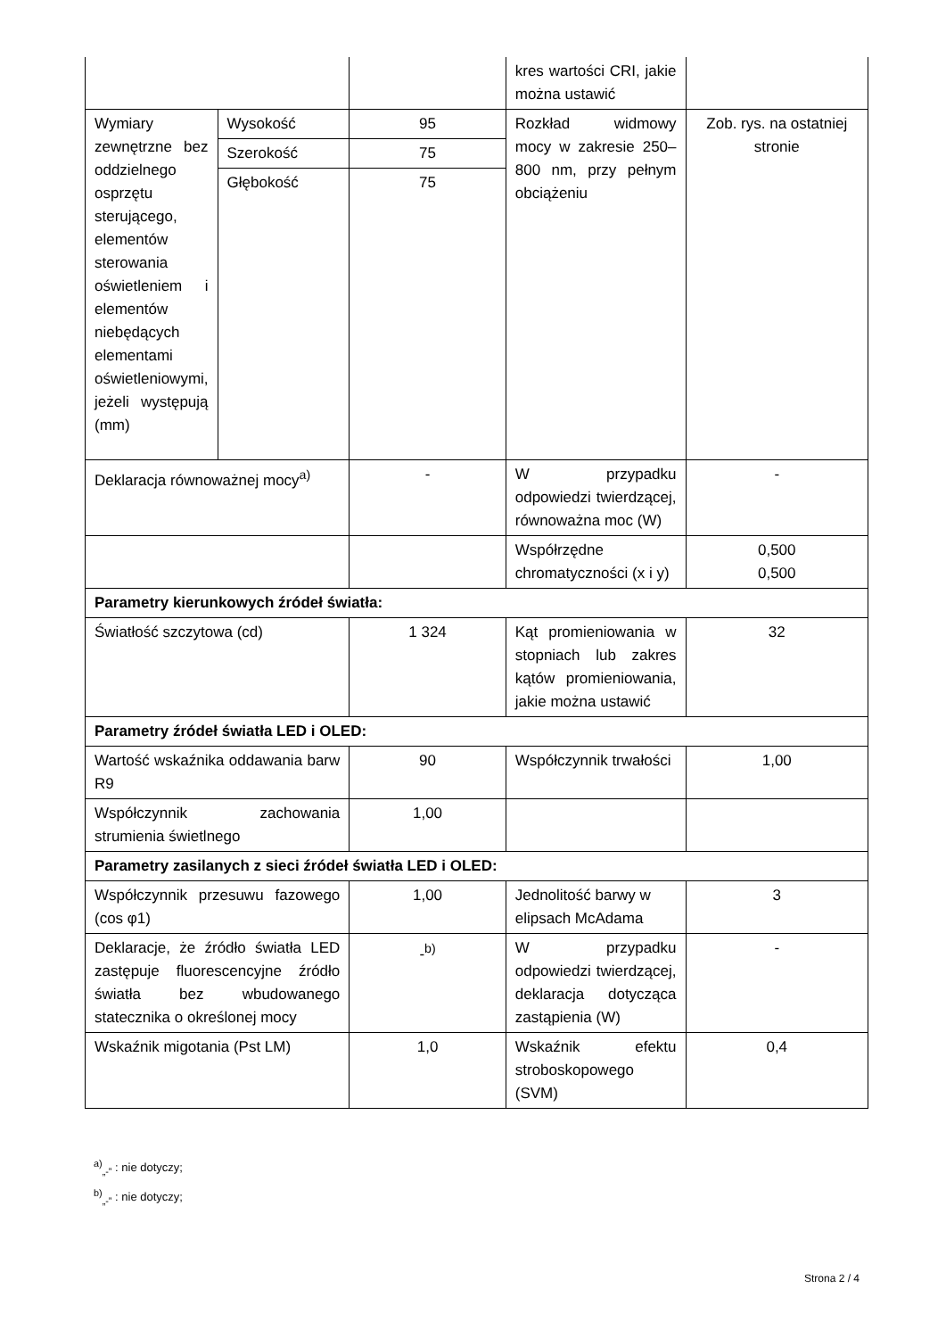| | | | kres wartości CRI, jakie można ustawić | |
| Wymiary zewnętrzne bez oddzielnego osprzętu sterującego, elementów sterowania oświetleniem i elementów niebędących elementami oświetleniowymi, jeżeli występują (mm) | Wysokość | 95 | Rozkład widmowy mocy w zakresie 250–800 nm, przy pełnym obciążeniu | Zob. rys. na ostatniej stronie |
| | Szerokość | 75 | | |
| | Głębokość | 75 | | |
| Deklaracja równoważnej mocy<sup>a)</sup> | | - | W przypadku odpowiedzi twierdzącej, równoważna moc (W) | - |
| | | | Współrzędne chromatyczności (x i y) | 0,500 0,500 |
| Parametry kierunkowych źródeł światła: | | | | |
| Światłość szczytowa (cd) | | 1 324 | Kąt promieniowania w stopniach lub zakres kątów promieniowania, jakie można ustawić | 32 |
| Parametry źródeł światła LED i OLED: | | | | |
| Wartość wskaźnika oddawania barw R9 | | 90 | Współczynnik trwałości | 1,00 |
| Współczynnik zachowania strumienia świetlnego | | 1,00 | | |
| Parametry zasilanych z sieci źródeł światła LED i OLED: | | | | |
| Współczynnik przesuwu fazowego (cos φ1) | | 1,00 | Jednolitość barwy w elipsach McAdama | 3 |
| Deklaracje, że źródło światła LED zastępuje fluorescencyjne źródło światła bez wbudowanego statecznika o określonej mocy | | -<sup>b)</sup> | W przypadku odpowiedzi twierdzącej, deklaracja dotycząca zastąpienia (W) | - |
| Wskaźnik migotania (Pst LM) | | 1,0 | Wskaźnik efektu stroboskopowego (SVM) | 0,4 |
<sup>a)</sup><sub>„-”</sub> : nie dotyczy;
<sup>b)</sup><sub>„-”</sub> : nie dotyczy;
Strona 2 / 4